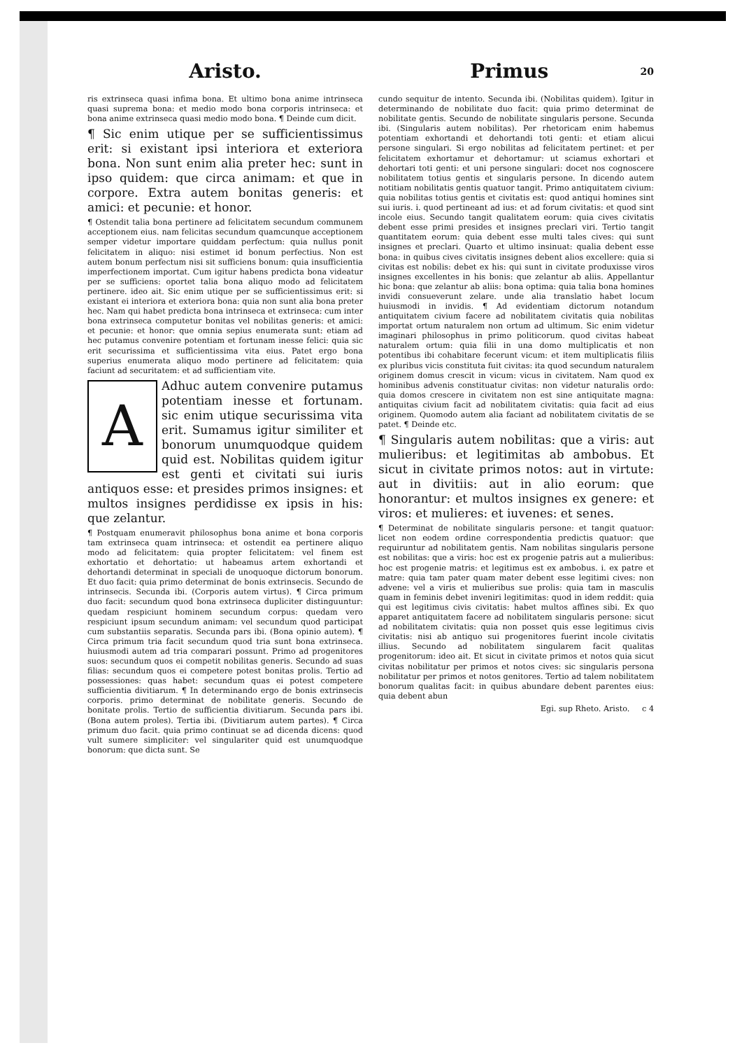Aristo.
ris extrinseca quasi infima bona. Et ultimo bona anime intrinseca quasi suprema bona: et medio modo bona corporis intrinseca: et bona anime extrinseca quasi medio modo bona. ¶ Deinde cum dicit.
¶ Sic enim utique per se sufficientissimus erit: si existant ipsi interiora et exteriora bona. Non sunt enim alia preter hec: sunt in ipso quidem: que circa animam: et que in corpore. Extra autem bonitas generis: et amici: et pecunie: et honor.
¶ Ostendit talia bona pertinere ad felicitatem secundum communem acceptionem eius. nam felicitas secundum quamcunque acceptionem semper videtur importare quiddam perfectum: quia nullus ponit felicitatem in aliquo: nisi estimet id bonum perfectius. Non est autem bonum perfectum nisi sit sufficiens bonum: quia insufficientia imperfectionem importat. Cum igitur habens predicta bona videatur per se sufficiens: oportet talia bona aliquo modo ad felicitatem pertinere. ideo ait. Sic enim utique per se sufficientissimus erit: si existant ei interiora et exteriora bona: quia non sunt alia bona preter hec. Nam qui habet predicta bona intrinseca et extrinseca: cum inter bona extrinseca computetur bonitas vel nobilitas generis: et amici: et pecunie: et honor: que omnia sepius enumerata sunt: etiam ad hec putamus convenire potentiam et fortunam inesse felici: quia sic erit securissima et sufficientissima vita eius. Patet ergo bona superius enumerata aliquo modo pertinere ad felicitatem: quia faciunt ad securitatem: et ad sufficientiam vite.
A
Adhuc autem convenire putamus potentiam inesse et fortunam. sic enim utique securissima vita erit. Sumamus igitur similiter et bonorum unumquodque quidem quid est. Nobilitas quidem igitur est genti et civitati sui iuris antiquos esse: et presides primos insignes: et multos insignes perdidisse ex ipsis in his: que zelantur.
¶ Postquam enumeravit philosophus bona anime et bona corporis tam extrinseca quam intrinseca: et ostendit ea pertinere aliquo modo ad felicitatem: quia propter felicitatem: vel finem est exhortatio et dehortatio: ut habeamus artem exhortandi et dehortandi determinat in speciali de unoquoque dictorum bonorum. Et duo facit: quia primo determinat de bonis extrinsecis. Secundo de intrinsecis. Secunda ibi. (Corporis autem virtus). ¶ Circa primum duo facit: secundum quod bona extrinseca dupliciter distinguuntur: quedam respiciunt hominem secundum corpus: quedam vero respiciunt ipsum secundum animam: vel secundum quod participat cum substantiis separatis. Secunda pars ibi. (Bona opinio autem). ¶ Circa primum tria facit secundum quod tria sunt bona extrinseca. huiusmodi autem ad tria comparari possunt. Primo ad progenitores suos: secundum quos ei competit nobilitas generis. Secundo ad suas filias: secundum quos ei competere potest bonitas prolis. Tertio ad possessiones: quas habet: secundum quas ei potest competere sufficientia divitiarum. ¶ In determinando ergo de bonis extrinsecis corporis. primo determinat de nobilitate generis. Secundo de bonitate prolis. Tertio de sufficientia divitiarum. Secunda pars ibi. (Bona autem proles). Tertia ibi. (Divitiarum autem partes). ¶ Circa primum duo facit. quia primo continuat se ad dicenda dicens: quod vult sumere simpliciter: vel singulariter quid est unumquodque bonorum: que dicta sunt. Se
Primus 20
cundo sequitur de intento. Secunda ibi. (Nobilitas quidem). Igitur in determinando de nobilitate duo facit: quia primo determinat de nobilitate gentis. Secundo de nobilitate singularis persone. Secunda ibi. (Singularis autem nobilitas). Per rhetoricam enim habemus potentiam exhortandi et dehortandi toti genti: et etiam alicui persone singulari. Si ergo nobilitas ad felicitatem pertinet: et per felicitatem exhortamur et dehortamur: ut sciamus exhortari et dehortari toti genti: et uni persone singulari: docet nos cognoscere nobilitatem totius gentis et singularis persone. In dicendo autem notitiam nobilitatis gentis quatuor tangit. Primo antiquitatem civium: quia nobilitas totius gentis et civitatis est: quod antiqui homines sint sui iuris. i. quod pertineant ad ius: et ad forum civitatis: et quod sint incole eius. Secundo tangit qualitatem eorum: quia cives civitatis debent esse primi presides et insignes preclari viri. Tertio tangit quantitatem eorum: quia debent esse multi tales cives: qui sunt insignes et preclari. Quarto et ultimo insinuat: qualia debent esse bona: in quibus cives civitatis insignes debent alios excellere: quia si civitas est nobilis: debet ex his: qui sunt in civitate produxisse viros insignes excellentes in his bonis: que zelantur ab aliis. Appellantur hic bona: que zelantur ab aliis: bona optima: quia talia bona homines invidi consueverunt zelare. unde alia translatio habet locum huiusmodi in invidis. ¶ Ad evidentiam dictorum notandum antiquitatem civium facere ad nobilitatem civitatis quia nobilitas importat ortum naturalem non ortum ad ultimum. Sic enim videtur imaginari philosophus in primo politicorum. quod civitas habeat naturalem ortum: quia filii in una domo multiplicatis et non potentibus ibi cohabitare fecerunt vicum: et item multiplicatis filiis ex pluribus vicis constituta fuit civitas: ita quod secundum naturalem originem domus crescit in vicum: vicus in civitatem. Nam quod ex hominibus advenis constituatur civitas: non videtur naturalis ordo: quia domos crescere in civitatem non est sine antiquitate magna: antiquitas civium facit ad nobilitatem civitatis: quia facit ad eius originem. Quomodo autem alia faciant ad nobilitatem civitatis de se patet. ¶ Deinde etc.
¶ Singularis autem nobilitas: que a viris: aut mulieribus: et legitimitas ab ambobus. Et sicut in civitate primos notos: aut in virtute: aut in divitiis: aut in alio eorum: que honorantur: et multos insignes ex genere: et viros: et mulieres: et iuvenes: et senes.
¶ Determinat de nobilitate singularis persone: et tangit quatuor: licet non eodem ordine correspondentia predictis quatuor: que requiruntur ad nobilitatem gentis. Nam nobilitas singularis persone est nobilitas: que a viris: hoc est ex progenie patris aut a mulieribus: hoc est progenie matris: et legitimus est ex ambobus. i. ex patre et matre: quia tam pater quam mater debent esse legitimi cives: non advene: vel a viris et mulieribus sue prolis: quia tam in masculis quam in feminis debet inveniri legitimitas: quod in idem reddit: quia qui est legitimus civis civitatis: habet multos affines sibi. Ex quo apparet antiquitatem facere ad nobilitatem singularis persone: sicut ad nobilitatem civitatis: quia non posset quis esse legitimus civis civitatis: nisi ab antiquo sui progenitores fuerint incole civitatis illius. Secundo ad nobilitatem singularem facit qualitas progenitorum: ideo ait. Et sicut in civitate primos et notos quia sicut civitas nobilitatur per primos et notos cives: sic singularis persona nobilitatur per primos et notos genitores. Tertio ad talem nobilitatem bonorum qualitas facit: in quibus abundare debent parentes eius: quia debent abun
Egi. sup Rheto. Aristo. c 4